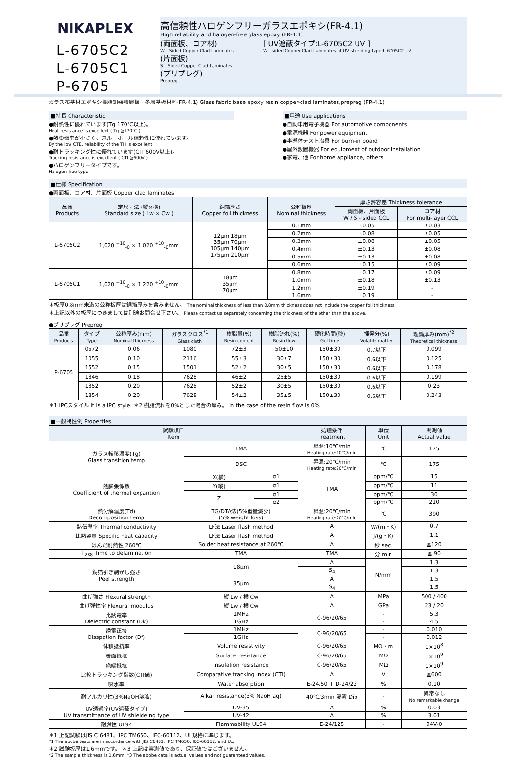NIKAPLEX
L-6705C2
L-6705C1
P-6705
高信頼性ハロゲンフリーガラスエポキシ(FR-4.1)
High reliability and halogen-free glass epoxy (FR-4.1)
(両面板、コア材)
W - Sided Copper Clad Laminates
(片面板)
S - Sided Copper Clad Laminates
(プリプレグ)
Prepreg
[ UV遮蔽タイプ:L-6705C2 UV ]
W - sided Copper Clad Laminates of UV shielding type:L-6705C2 UV
ガラス布基材エポキシ樹脂銅張積層板・多層基板材料(FR-4.1) Glass fabric base epoxy resin copper-clad laminates,prepreg (FR-4.1)
■特長 Characteristic
●耐熱性に優れています(Tg 170℃以上)。
Heat resistance is excellent ( Tg ≧170℃ ).
●熱膨張率が小さく、スルーホール信頼性に優れています。
By the low CTE, reliability of the TH is excellent.
●耐トラッキング性に優れています(CTI 600V以上)。
Tracking resistance is excellent ( CTI ≧600V ).
●ハロゲンフリータイプです。
Halogen-free type.
■用途 Use applications
●自動車用電子機器 For automotive components
●電源機器 For power equipment
●半導体テスト冶具 For burn-in board
●屋外設置機器 For equipment of outdoor installation
●家電、他 For home appliance, others
■仕様 Specification
●両面板、コア材、片面板 Copper clad laminates
| 品番 Products | 定尺寸法 (縦×横) Standard size ( Lw × Cw ) | 銅箔厚さ Copper foil thickness | 公称板厚 Nominal thickness | 厚さ許容差 Thickness tolerance | |
| --- | --- | --- | --- | --- | --- |
| | | | | 両面板、片面板 W / S - sided CCL | コア材 For multi-layer CCL |
| L-6705C2 | 1,020 <sup>+10</sup><sub>-0</sub> × 1,020 <sup>+10</sup><sub>-0</sub>mm | 12μm 18μm 35μm 70μm 105μm 140μm 175μm 210μm | 0.1mm | ±0.05 | ±0.03 |
| | | | 0.2mm | ±0.08 | ±0.05 |
| | | | 0.3mm | ±0.08 | ±0.05 |
| | | | 0.4mm | ±0.13 | ±0.08 |
| | | | 0.5mm | ±0.13 | ±0.08 |
| | | | 0.6mm | ±0.15 | ±0.09 |
| L-6705C1 | 1,020 <sup>+10</sup><sub>-0</sub> × 1,220 <sup>+10</sup><sub>-0</sub>mm | 18μm 35μm 70μm | 0.8mm | ±0.17 | ±0.09 |
| | | | 1.0mm | ±0.18 | ±0.13 |
| | | | 1.2mm | ±0.19 | - |
| | | | 1.6mm | ±0.19 | - |
＊板厚0.8mm未満の公称板厚は銅箔厚みを含みません。 The nominal thickness of less than 0.8mm thickness does not include the copper foil thickness.
＊上記以外の板厚につきましては別途お問合せ下さい。 Please contact us separately concerning the thickness of the other than the above.
●プリプレグ Prepreg
| 品番 Products | タイプ Type | 公称厚み(mm) Nominal thickness | ガラスクロス<sup>*1</sup> Glass cloth | 樹脂量(%) Resin content | 樹脂流れ(%) Resin flow | 硬化時間(秒) Gel time | 揮発分(%) Volatile matter | 理論厚み(mm)<sup>*2</sup> Theoretical thickness |
| --- | --- | --- | --- | --- | --- | --- | --- | --- |
| P-6705 | 0572 | 0.06 | 1080 | 72±3 | 50±10 | 150±30 | 0.7以下 | 0.099 |
| | 1055 | 0.10 | 2116 | 55±3 | 30±7 | 150±30 | 0.6以下 | 0.125 |
| | 1552 | 0.15 | 1501 | 52±2 | 30±5 | 150±30 | 0.6以下 | 0.178 |
| | 1846 | 0.18 | 7628 | 46±2 | 25±5 | 150±30 | 0.6以下 | 0.199 |
| | 1852 | 0.20 | 7628 | 52±2 | 30±5 | 150±30 | 0.6以下 | 0.23 |
| | 1854 | 0.20 | 7628 | 54±2 | 35±5 | 150±30 | 0.6以下 | 0.243 |
＊1 IPCスタイル It is a IPC style. ＊2 樹脂流れを0%とした場合の厚み。 In the case of the resin flow is 0%
■一般特性例 Properties
| 試験項目 Item | | | 処理条件 Treatment | 単位 Unit | 実測値 Actual value |
| --- | --- | --- | --- | --- | --- |
| ガラス転移温度(Tg) Glass transition temp | TMA | | 昇温:10℃/min Heating rate:10℃/min | ℃ | 175 |
| | DSC | | 昇温:20℃/min Heating rate:20℃/min | ℃ | 175 |
| 熱膨張係数 Coefficient of thermal expantion | X(横) | α1 | TMA | ppm/℃ | 15 |
| | Y(縦) | α1 | | ppm/℃ | 11 |
| | Z | α1 | | ppm/℃ | 30 |
| | | α2 | | ppm/℃ | 210 |
| 熱分解温度(Td) Decomposition temp | TG/DTA法(5%重量減少) (5% weight loss) | | 昇温:20℃/min Heating rate:20℃/min | ℃ | 390 |
| 熱伝導率 Thermal conductivity | LF法 Laser flash method | | A | W/(m・K) | 0.7 |
| 比熱容量 Specific heat capacity | LF法 Laser flash method | | A | J/(g・K) | 1.1 |
| はんだ耐熱性 260℃ | Solder heat resistance at 260℃ | | A | 秒 sec. | ≧120 |
| T<sub>288</sub> Time to delamination | TMA | | TMA | 分 min | ≧ 90 |
| 銅箔引き剥がし強さ Peel strength | 18μm | | A | N/mm | 1.3 |
| | | | S<sub>4</sub> | | 1.3 |
| | 35μm | | A | | 1.5 |
| | | | S<sub>4</sub> | | 1.5 |
| 曲げ強さ Flexural strength | 縦 Lw / 横 Cw | | A | MPa | 500 / 400 |
| 曲げ弾性率 Flexural modulus | 縦 Lw / 横 Cw | | A | GPa | 23 / 20 |
| 比誘電率 Dielectric constant (Dk) | 1MHz | | C-96/20/65 | - | 5.3 |
| | 1GHz | | | - | 4.5 |
| 誘電正接 Disspation factor (Df) | 1MHz | | C-96/20/65 | - | 0.010 |
| | 1GHz | | | - | 0.012 |
| 体積抵抗率 | Volume resistivity | | C-96/20/65 | MΩ・m | 1×10<sup>8</sup> |
| 表面抵抗 | Surface resistance | | C-96/20/65 | MΩ | 1×10<sup>9</sup> |
| 絶縁抵抗 | Insulation resistance | | C-96/20/65 | MΩ | 1×10<sup>9</sup> |
| 比較トラッキング指数(CTI値) | Comparative tracking index (CTI) | | A | V | ≧600 |
| 吸水率 | Water absorption | | E-24/50 + D-24/23 | % | 0.10 |
| 耐アルカリ性(3%NaOH溶液) | Alkali resistance(3% NaoH aq) | | 40℃/3min 浸漬 Dip | - | 異常なし No remarkable change |
| UV透過率(UV遮蔽タイプ) UV transmittance of UV shieldeing type | UV-35 | | A | % | 0.03 |
| | UV-42 | | A | % | 3.01 |
| 耐燃性 UL94 | Flammability UL94 | | E-24/125 | - | 94V-0 |
＊1 上記試験はJIS C 6481、IPC TM650、IEC-60112、UL規格に準じます。
*1 The abobe tests are in accordance with JIS C6481, IPC TM650, IEC-60112, and UL.
＊2 試験板厚は1.6mmです。 ＊3 上記は実測値であり、保証値ではございません。
*2 The sample thickness is 1.6mm. *3 The abobe data is actual values and not guaranteed values.